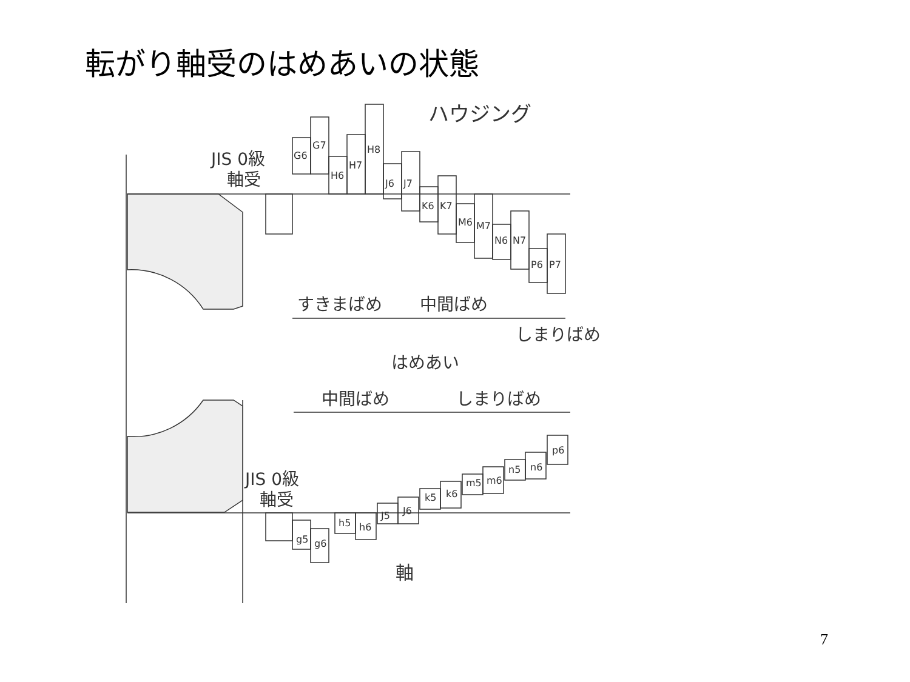転がり軸受のはめあいの状態
ハウジング
JIS 0級
軸受
G6
G7
H6
H7
H8
J6
J7
K6
K7
M6
M7
N6
N7
P6
P7
すきまばめ
中間ばめ
しまりばめ
はめあい
中間ばめ
しまりばめ
JIS 0級
軸受
g5
g6
h5
h6
J5
J6
k5
k6
m5
m6
n5
n6
p6
軸
7